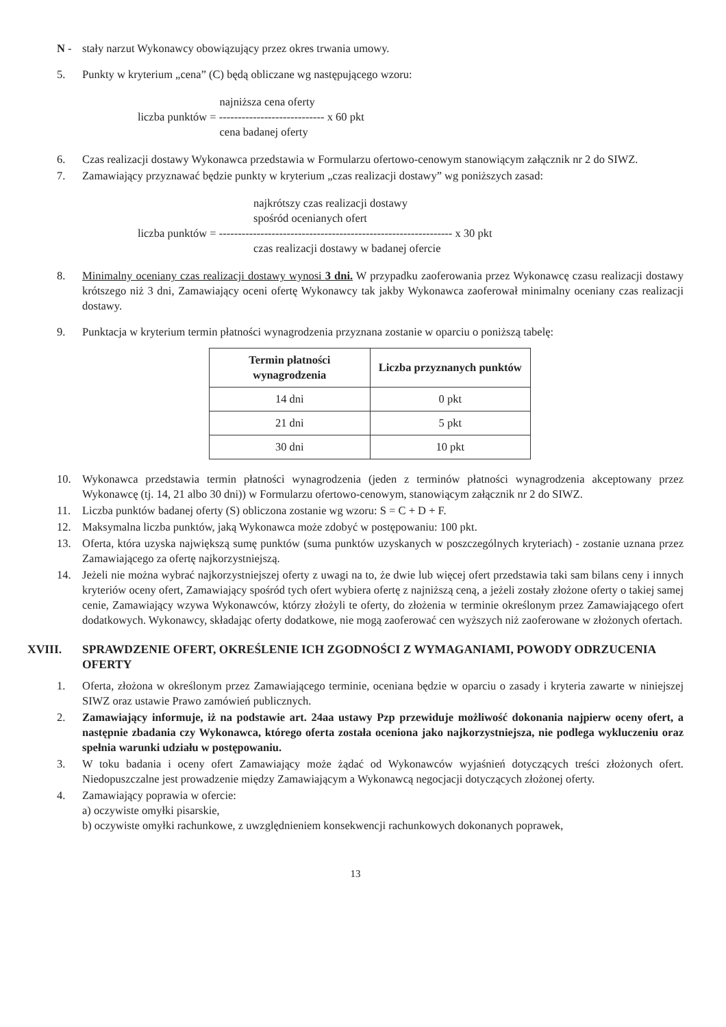N - stały narzut Wykonawcy obowiązujący przez okres trwania umowy.
5. Punkty w kryterium „cena” (C) będą obliczane wg następującego wzoru:
najniższa cena oferty
liczba punktów = ---------------------------- x 60 pkt
cena badanej oferty
6. Czas realizacji dostawy Wykonawca przedstawia w Formularzu ofertowo-cenowym stanowiącym załącznik nr 2 do SIWZ.
7. Zamawiający przyznawać będzie punkty w kryterium „czas realizacji dostawy” wg poniższych zasad:
najkrótszy czas realizacji dostawy
spośród ocenianych ofert
liczba punktów = -------------------------------------------------------------- x 30 pkt
czas realizacji dostawy w badanej ofercie
8. Minimalny oceniany czas realizacji dostawy wynosi 3 dni. W przypadku zaoferowania przez Wykonawcę czasu realizacji dostawy krótszego niż 3 dni, Zamawiający oceni ofertę Wykonawcy tak jakby Wykonawca zaoferował minimalny oceniany czas realizacji dostawy.
9. Punktacja w kryterium termin płatności wynagrodzenia przyznana zostanie w oparciu o poniższą tabelę:
| Termin płatności wynagrodzenia | Liczba przyznanych punktów |
| --- | --- |
| 14 dni | 0 pkt |
| 21 dni | 5 pkt |
| 30 dni | 10 pkt |
10. Wykonawca przedstawia termin płatności wynagrodzenia (jeden z terminów płatności wynagrodzenia akceptowany przez Wykonawcę (tj. 14, 21 albo 30 dni)) w Formularzu ofertowo-cenowym, stanowiącym załącznik nr 2 do SIWZ.
11. Liczba punktów badanej oferty (S) obliczona zostanie wg wzoru: S = C + D + F.
12. Maksymalna liczba punktów, jaką Wykonawca może zdobyć w postępowaniu: 100 pkt.
13. Oferta, która uzyska największą sumę punktów (suma punktów uzyskanych w poszczególnych kryteriach) - zostanie uznana przez Zamawiającego za ofertę najkorzystniejszą.
14. Jeżeli nie można wybrać najkorzystniejszej oferty z uwagi na to, że dwie lub więcej ofert przedstawia taki sam bilans ceny i innych kryteriów oceny ofert, Zamawiający spośród tych ofert wybiera ofertę z najniższą ceną, a jeżeli zostały złożone oferty o takiej samej cenie, Zamawiający wzywa Wykonawców, którzy złożyli te oferty, do złożenia w terminie określonym przez Zamawiającego ofert dodatkowych. Wykonawcy, składając oferty dodatkowe, nie mogą zaoferować cen wyższych niż zaoferowane w złożonych ofertach.
XVIII. SPRAWDZENIE OFERT, OKREŚLENIE ICH ZGODNOŚCI Z WYMAGANIAMI, POWODY ODRZUCENIA OFERTY
1. Oferta, złożona w określonym przez Zamawiającego terminie, oceniana będzie w oparciu o zasady i kryteria zawarte w niniejszej SIWZ oraz ustawie Prawo zamówień publicznych.
2. Zamawiający informuje, iż na podstawie art. 24aa ustawy Pzp przewiduje możliwość dokonania najpierw oceny ofert, a następnie zbadania czy Wykonawca, którego oferta została oceniona jako najkorzystniejsza, nie podlega wykluczeniu oraz spełnia warunki udziału w postępowaniu.
3. W toku badania i oceny ofert Zamawiający może żądać od Wykonawców wyjaśnień dotyczących treści złożonych ofert. Niedopuszczalne jest prowadzenie między Zamawiającym a Wykonawcą negocjacji dotyczących złożonej oferty.
4. Zamawiający poprawia w ofercie:
a) oczywiste omyłki pisarskie,
b) oczywiste omyłki rachunkowe, z uwzględnieniem konsekwencji rachunkowych dokonanych poprawek,
13